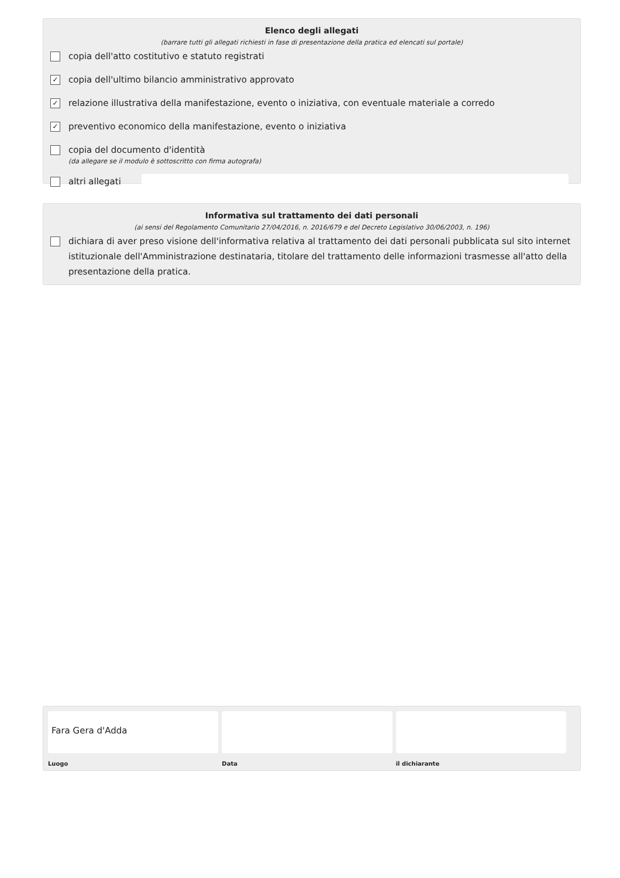Elenco degli allegati
(barrare tutti gli allegati richiesti in fase di presentazione della pratica ed elencati sul portale)
copia dell'atto costitutivo e statuto registrati
✓ copia dell'ultimo bilancio amministrativo approvato
✓ relazione illustrativa della manifestazione, evento o iniziativa, con eventuale materiale a corredo
✓ preventivo economico della manifestazione, evento o iniziativa
copia del documento d'identità
(da allegare se il modulo è sottoscritto con firma autografa)
altri allegati
Informativa sul trattamento dei dati personali
(ai sensi del Regolamento Comunitario 27/04/2016, n. 2016/679 e del Decreto Legislativo 30/06/2003, n. 196)
dichiara di aver preso visione dell'informativa relativa al trattamento dei dati personali pubblicata sul sito internet istituzionale dell'Amministrazione destinataria, titolare del trattamento delle informazioni trasmesse all'atto della presentazione della pratica.
Fara Gera d'Adda
Luogo Data il dichiarante